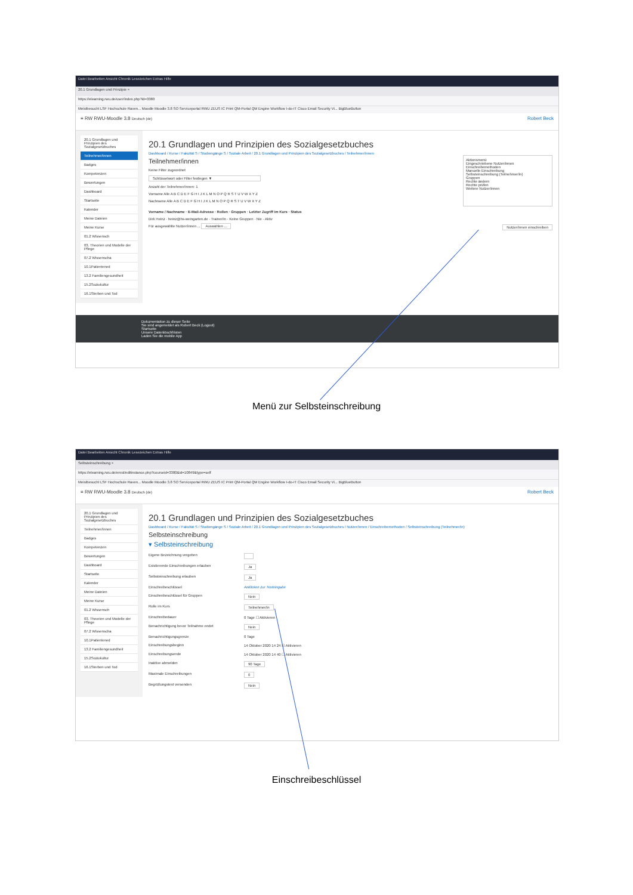Datei Bearbeiten Ansicht Chronik Lesezeichen Extras Hilfe
20.1 Grundlagen und Prinzipie ×
https://elearning.rwu.de/user/index.php?id=3380
Meistbesucht LSF Hochschule Raven... Moodle Moodle 3.8 SO Serviceportal RWU ZEUS IC Print QM-Portal QM Engine Workflow I-do-IT Cisco Email Security Vi... BigBlueButton
≡ RW RWU-Moodle 3.8 Deutsch (de) Robert Beck
20.1 Grundlagen und Prinzipien des Sozialgesetzbuches
Teilnehmer/innen
Badges
Kompetenzen
Bewertungen
Dashboard
Startseite
Kalender
Meine Dateien
Meine Kurse
01.2 Wissensch
03. Theorien und Modelle der Pflege
07.2 Wissenscha
10.1Patientened
13.2 Familiengesundheit
15.2Soziokultur
16.1Sterben und Tod
20.1 Grundlagen und Prinzipien des Sozialgesetzbuches
Dashboard / Kurse / Fakultät S / Studiengänge S / Soziale Arbeit / 20.1 Grundlagen und Prinzipien des Sozialgesetzbuches / Teilnehmer/innen
Teilnehmer/innen
Keine Filter zugeordnet
Schlüsselwort oder Filter festlegen ▼
Anzahl der Teilnehmer/innen: 1
Vorname Alle A B C D E F G H I J K L M N O P Q R S T U V W X Y Z
Nachname Alle A B C D E F G H I J K L M N O P Q R S T U V W X Y Z
Aktionsmenü
Eingeschriebene Nutzer/innen
Einschreibemethoden
Manuelle Einschreibung
Selbsteinschreibung (Teilnehmer/in)
Gruppen
Rechte ändern
Rechte prüfen
Weitere Nutzer/innen
Vorname / Nachname · E-Mail-Adresse · Rollen · Gruppen · Letzter Zugriff im Kurs · Status
Dirk Heinz · heinz@hs-weingarten.de · Trainer/in · Keine Gruppen · Nie · Aktiv
Für ausgewählte Nutzer/innen ... Auswählen ... Nutzer/innen einschreiben
Dokumentation zu dieser Seite
Sie sind angemeldet als Robert Beck (Logout)
Startseite
Unsere Datenlöschfristen
Laden Sie die mobile App
Menü zur Selbsteinschreibung
Datei Bearbeiten Ansicht Chronik Lesezeichen Extras Hilfe
Selbsteinschreibung ×
https://elearning.rwu.de/enrol/editinstance.php?courseid=3380&id=10849&type=self
Meistbesucht LSF Hochschule Raven... Moodle Moodle 3.8 SO Serviceportal RWU ZEUS IC Print QM-Portal QM Engine Workflow I-do-IT Cisco Email Security Vi... BigBlueButton
≡ RW RWU-Moodle 3.8 Deutsch (de) Robert Beck
20.1 Grundlagen und Prinzipien des Sozialgesetzbuches
Teilnehmer/innen
Badges
Kompetenzen
Bewertungen
Dashboard
Startseite
Kalender
Meine Dateien
Meine Kurse
01.2 Wissensch
03. Theorien und Modelle der Pflege
07.2 Wissenscha
10.1Patientened
13.2 Familiengesundheit
15.2Soziokultur
16.1Sterben und Tod
20.1 Grundlagen und Prinzipien des Sozialgesetzbuches
Dashboard / Kurse / Fakultät S / Studiengänge S / Soziale Arbeit / 20.1 Grundlagen und Prinzipien des Sozialgesetzbuches / Nutzer/innen / Einschreibemethoden / Selbsteinschreibung (Teilnehmer/in)
Selbsteinschreibung
▾ Selbsteinschreibung
Eigene Bezeichnung vergeben
Existierende Einschreibungen erlauben Ja
Selbsteinschreibung erlauben Ja
Einschreibeschlüssel Anklicken zur Texteingabe
Einschreibeschlüssel für Gruppen Nein
Rolle im Kurs Teilnehmer/in
Einschreibedauer 0 Tage ☐ Aktivieren
Benachrichtigung bevor Teilnahme endet Nein
Benachrichtigungsgrenze 0 Tage
Einschreibungsbeginn 14 Oktober 2020 14 24 ☑ Aktivieren
Einschreibungsende 14 Oktober 2020 14 40 ☐ Aktivieren
Inaktive abmelden 90 Tage
Maximale Einschreibungen 0
Begrüßungstext versenden Nein
Einschreibeschlüssel